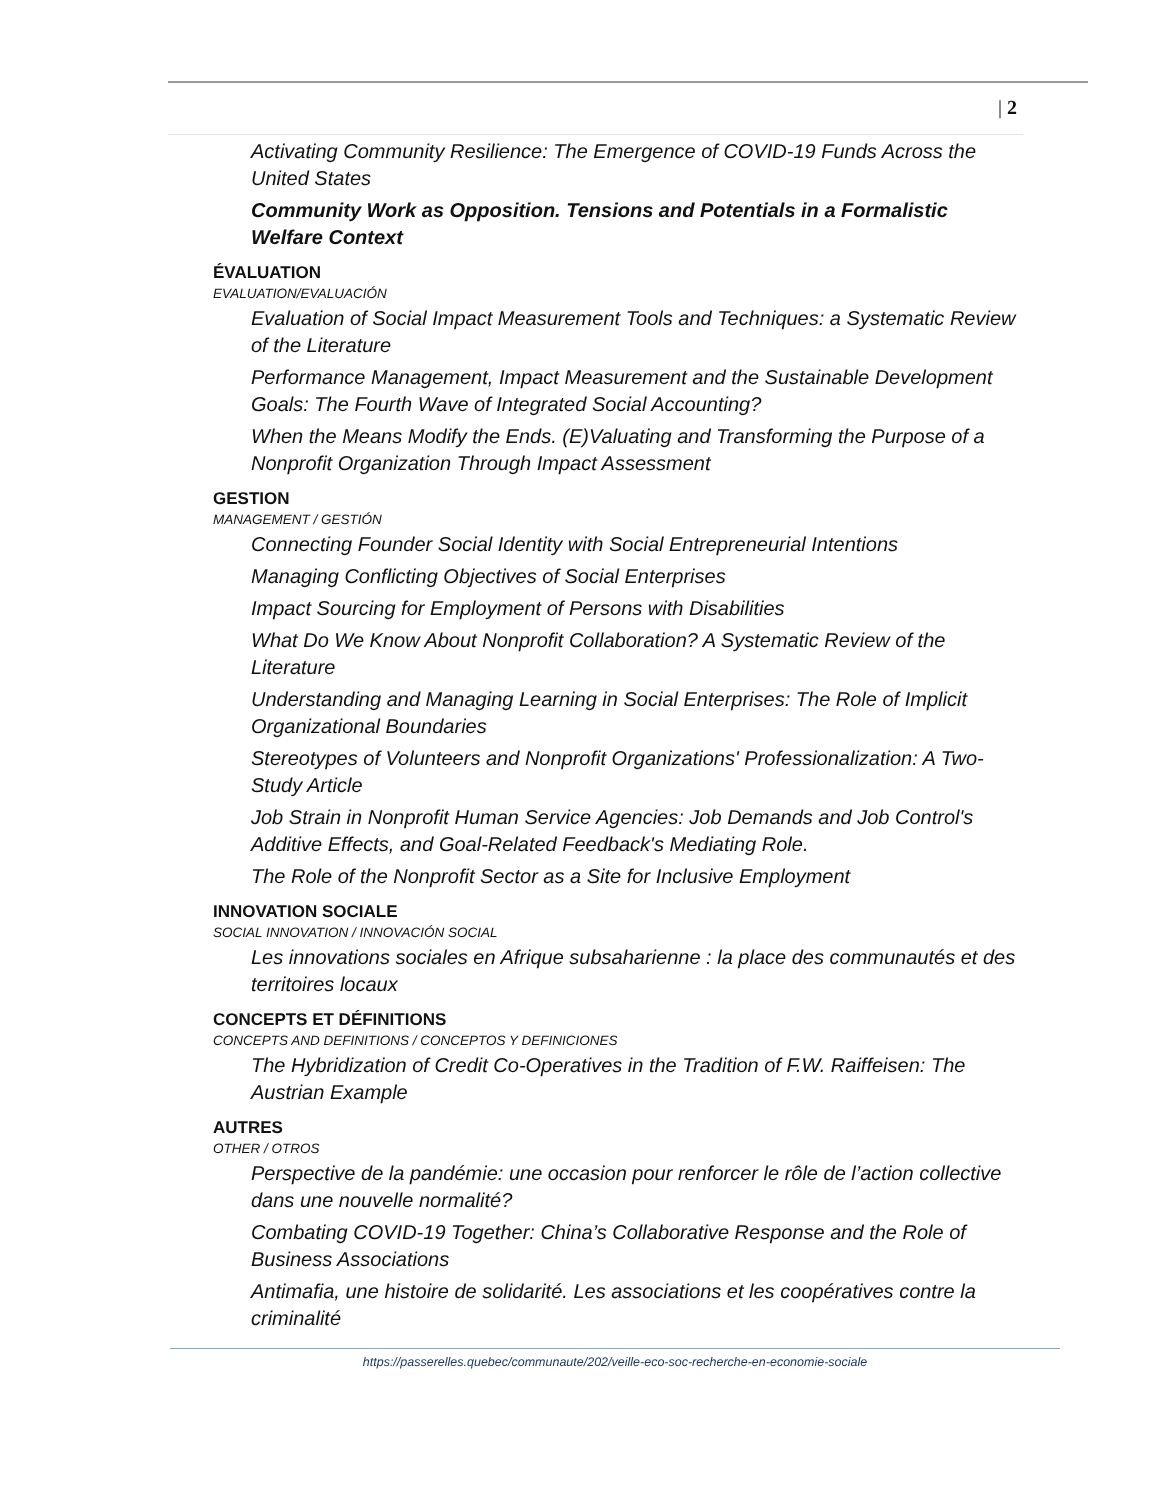| 2
Activating Community Resilience: The Emergence of COVID-19 Funds Across the United States
Community Work as Opposition. Tensions and Potentials in a Formalistic Welfare Context
ÉVALUATION
EVALUATION/EVALUACIÓN
Evaluation of Social Impact Measurement Tools and Techniques: a Systematic Review of the Literature
Performance Management, Impact Measurement and the Sustainable Development Goals: The Fourth Wave of Integrated Social Accounting?
When the Means Modify the Ends. (E)Valuating and Transforming the Purpose of a Nonprofit Organization Through Impact Assessment
GESTION
MANAGEMENT / GESTIÓN
Connecting Founder Social Identity with Social Entrepreneurial Intentions
Managing Conflicting Objectives of Social Enterprises
Impact Sourcing for Employment of Persons with Disabilities
What Do We Know About Nonprofit Collaboration? A Systematic Review of the Literature
Understanding and Managing Learning in Social Enterprises: The Role of Implicit Organizational Boundaries
Stereotypes of Volunteers and Nonprofit Organizations' Professionalization: A Two-Study Article
Job Strain in Nonprofit Human Service Agencies: Job Demands and Job Control's Additive Effects, and Goal-Related Feedback's Mediating Role.
The Role of the Nonprofit Sector as a Site for Inclusive Employment
INNOVATION SOCIALE
SOCIAL INNOVATION / INNOVACIÓN SOCIAL
Les innovations sociales en Afrique subsaharienne : la place des communautés et des territoires locaux
CONCEPTS ET DÉFINITIONS
CONCEPTS AND DEFINITIONS / CONCEPTOS Y DEFINICIONES
The Hybridization of Credit Co-Operatives in the Tradition of F.W. Raiffeisen: The Austrian Example
AUTRES
OTHER / OTROS
Perspective de la pandémie: une occasion pour renforcer le rôle de l’action collective dans une nouvelle normalité?
Combating COVID-19 Together: China’s Collaborative Response and the Role of Business Associations
Antimafia, une histoire de solidarité. Les associations et les coopératives contre la criminalité
https://passerelles.quebec/communaute/202/veille-eco-soc-recherche-en-economie-sociale